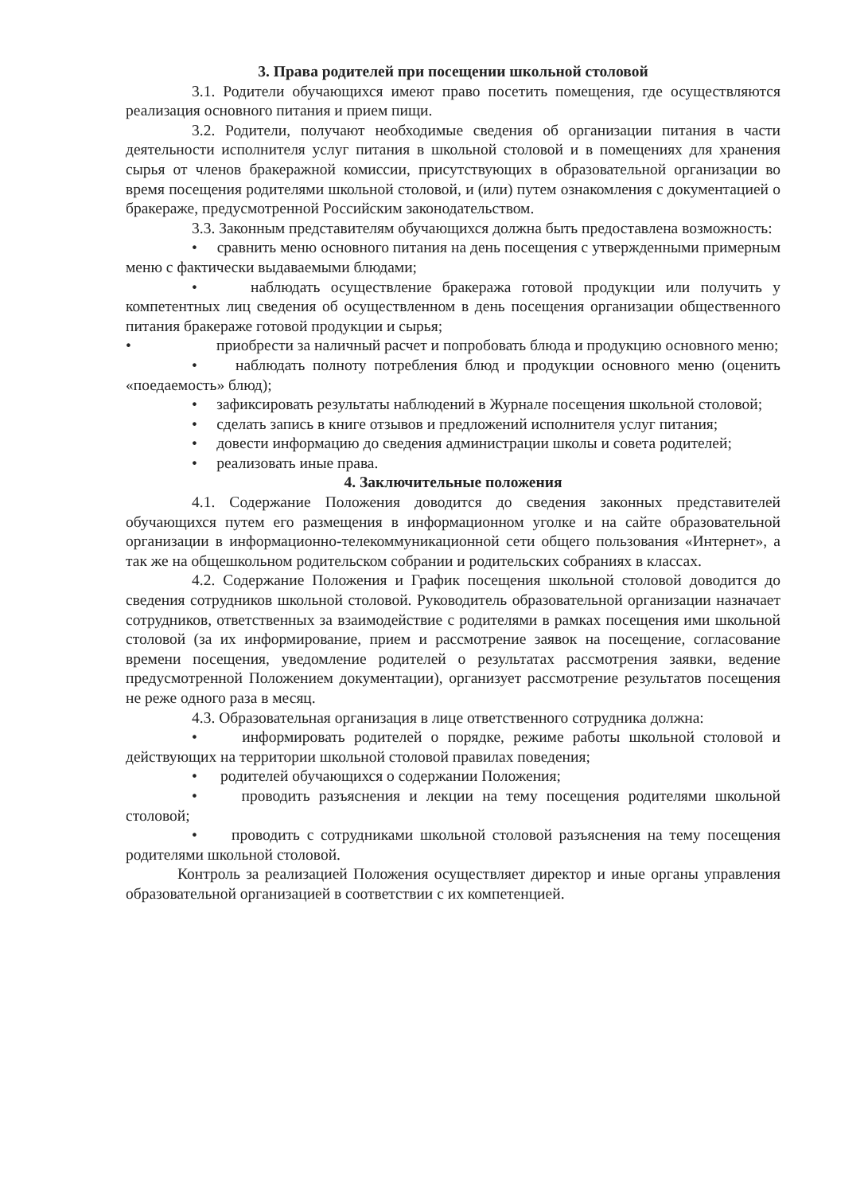3. Права родителей при посещении школьной столовой
3.1. Родители обучающихся имеют право посетить помещения, где осуществляются реализация основного питания и прием пищи.
3.2. Родители, получают необходимые сведения об организации питания в части деятельности исполнителя услуг питания в школьной столовой и в помещениях для хранения сырья от членов бракеражной комиссии, присутствующих в образовательной организации во время посещения родителями школьной столовой, и (или) путем ознакомления с документацией о бракераже, предусмотренной Российским законодательством.
3.3. Законным представителям обучающихся должна быть предоставлена возможность:
• сравнить меню основного питания на день посещения с утвержденными примерным меню с фактически выдаваемыми блюдами;
• наблюдать осуществление бракеража готовой продукции или получить у компетентных лиц сведения об осуществленном в день посещения организации общественного питания бракераже готовой продукции и сырья;
• приобрести за наличный расчет и попробовать блюда и продукцию основного меню;
• наблюдать полноту потребления блюд и продукции основного меню (оценить «поедаемость» блюд);
• зафиксировать результаты наблюдений в Журнале посещения школьной столовой;
• сделать запись в книге отзывов и предложений исполнителя услуг питания;
• довести информацию до сведения администрации школы и совета родителей;
• реализовать иные права.
4. Заключительные положения
4.1. Содержание Положения доводится до сведения законных представителей обучающихся путем его размещения в информационном уголке и на сайте образовательной организации в информационно-телекоммуникационной сети общего пользования «Интернет», а так же на общешкольном родительском собрании и родительских собраниях в классах.
4.2. Содержание Положения и График посещения школьной столовой доводится до сведения сотрудников школьной столовой. Руководитель образовательной организации назначает сотрудников, ответственных за взаимодействие с родителями в рамках посещения ими школьной столовой (за их информирование, прием и рассмотрение заявок на посещение, согласование времени посещения, уведомление родителей о результатах рассмотрения заявки, ведение предусмотренной Положением документации), организует рассмотрение результатов посещения не реже одного раза в месяц.
4.3. Образовательная организация в лице ответственного сотрудника должна:
• информировать родителей о порядке, режиме работы школьной столовой и действующих на территории школьной столовой правилах поведения;
• родителей обучающихся о содержании Положения;
• проводить разъяснения и лекции на тему посещения родителями школьной столовой;
• проводить с сотрудниками школьной столовой разъяснения на тему посещения родителями школьной столовой.
Контроль за реализацией Положения осуществляет директор и иные органы управления образовательной организацией в соответствии с их компетенцией.